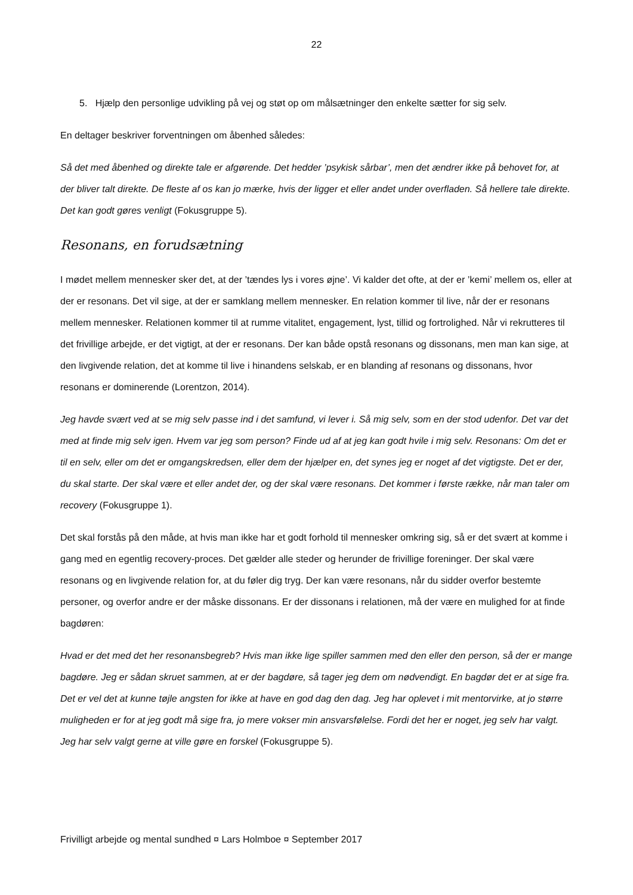22
5. Hjælp den personlige udvikling på vej og støt op om målsætninger den enkelte sætter for sig selv.
En deltager beskriver forventningen om åbenhed således:
Så det med åbenhed og direkte tale er afgørende. Det hedder ’psykisk sårbar’, men det ændrer ikke på behovet for, at der bliver talt direkte. De fleste af os kan jo mærke, hvis der ligger et eller andet under overfladen. Så hellere tale direkte. Det kan godt gøres venligt (Fokusgruppe 5).
Resonans, en forudsætning
I mødet mellem mennesker sker det, at der ’tændes lys i vores øjne’. Vi kalder det ofte, at der er ’kemi’ mellem os, eller at der er resonans. Det vil sige, at der er samklang mellem mennesker. En relation kommer til live, når der er resonans mellem mennesker. Relationen kommer til at rumme vitalitet, engagement, lyst, tillid og fortrolighed. Når vi rekrutteres til det frivillige arbejde, er det vigtigt, at der er resonans. Der kan både opstå resonans og dissonans, men man kan sige, at den livgivende relation, det at komme til live i hinandens selskab, er en blanding af resonans og dissonans, hvor resonans er dominerende (Lorentzon, 2014).
Jeg havde svært ved at se mig selv passe ind i det samfund, vi lever i. Så mig selv, som en der stod udenfor. Det var det med at finde mig selv igen. Hvem var jeg som person? Finde ud af at jeg kan godt hvile i mig selv. Resonans: Om det er til en selv, eller om det er omgangskredsen, eller dem der hjælper en, det synes jeg er noget af det vigtigste. Det er der, du skal starte. Der skal være et eller andet der, og der skal være resonans. Det kommer i første række, når man taler om recovery (Fokusgruppe 1).
Det skal forstås på den måde, at hvis man ikke har et godt forhold til mennesker omkring sig, så er det svært at komme i gang med en egentlig recovery-proces. Det gælder alle steder og herunder de frivillige foreninger. Der skal være resonans og en livgivende relation for, at du føler dig tryg. Der kan være resonans, når du sidder overfor bestemte personer, og overfor andre er der måske dissonans. Er der dissonans i relationen, må der være en mulighed for at finde bagdøren:
Hvad er det med det her resonansbegreb? Hvis man ikke lige spiller sammen med den eller den person, så der er mange bagdøre. Jeg er sådan skruet sammen, at er der bagdøre, så tager jeg dem om nødvendigt. En bagdør det er at sige fra. Det er vel det at kunne tøjle angsten for ikke at have en god dag den dag. Jeg har oplevet i mit mentorvirke, at jo større muligheden er for at jeg godt må sige fra, jo mere vokser min ansvarsfølelse. Fordi det her er noget, jeg selv har valgt. Jeg har selv valgt gerne at ville gøre en forskel (Fokusgruppe 5).
Frivilligt arbejde og mental sundhed ¤ Lars Holmboe ¤ September 2017